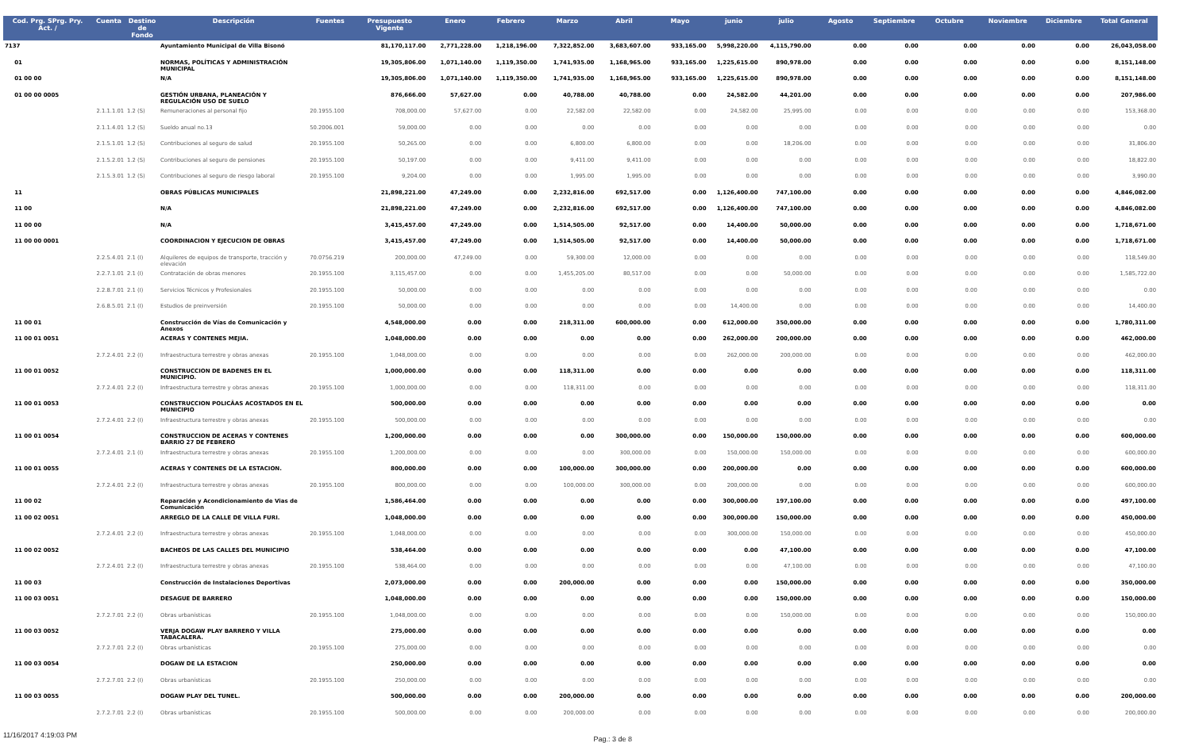| Cod. Prg. SPrg. Pry. Act. / | Cuenta | Destino de Fondo | Descripción | Fuentes | Presupuesto Vigente | Enero | Febrero | Marzo | Abril | Mayo | junio | julio | Agosto | Septiembre | Octubre | Noviembre | Diciembre | Total General |
| --- | --- | --- | --- | --- | --- | --- | --- | --- | --- | --- | --- | --- | --- | --- | --- | --- | --- | --- |
| 7137 | | | Ayuntamiento Municipal de Villa Bisonó | | 81,170,117.00 | 2,771,228.00 | 1,218,196.00 | 7,322,852.00 | 3,683,607.00 | 933,165.00 | 5,998,220.00 | 4,115,790.00 | 0.00 | 0.00 | 0.00 | 0.00 | 0.00 | 26,043,058.00 |
| 01 | | | NORMAS, POLÍTICAS Y ADMINISTRACIÓN MUNICIPAL | | 19,305,806.00 | 1,071,140.00 | 1,119,350.00 | 1,741,935.00 | 1,168,965.00 | 933,165.00 | 1,225,615.00 | 890,978.00 | 0.00 | 0.00 | 0.00 | 0.00 | 0.00 | 8,151,148.00 |
| 01 00 00 | | | N/A | | 19,305,806.00 | 1,071,140.00 | 1,119,350.00 | 1,741,935.00 | 1,168,965.00 | 933,165.00 | 1,225,615.00 | 890,978.00 | 0.00 | 0.00 | 0.00 | 0.00 | 0.00 | 8,151,148.00 |
| 01 00 00 0005 | | | GESTIÓN URBANA, PLANEACIÓN Y REGULACIÓN USO DE SUELO | | 876,666.00 | 57,627.00 | 0.00 | 40,788.00 | 40,788.00 | 0.00 | 24,582.00 | 44,201.00 | 0.00 | 0.00 | 0.00 | 0.00 | 0.00 | 207,986.00 |
| | 2.1.1.1.01 | 1.2 (S) | Remuneraciones al personal fijo | 20.1955.100 | 708,000.00 | 57,627.00 | 0.00 | 22,582.00 | 22,582.00 | 0.00 | 24,582.00 | 25,995.00 | 0.00 | 0.00 | 0.00 | 0.00 | 0.00 | 153,368.00 |
| | 2.1.1.4.01 | 1.2 (S) | Sueldo anual no.13 | 50.2006.001 | 59,000.00 | 0.00 | 0.00 | 0.00 | 0.00 | 0.00 | 0.00 | 0.00 | 0.00 | 0.00 | 0.00 | 0.00 | 0.00 | 0.00 |
| | 2.1.5.1.01 | 1.2 (S) | Contribuciones al seguro de salud | 20.1955.100 | 50,265.00 | 0.00 | 0.00 | 6,800.00 | 6,800.00 | 0.00 | 0.00 | 18,206.00 | 0.00 | 0.00 | 0.00 | 0.00 | 0.00 | 31,806.00 |
| | 2.1.5.2.01 | 1.2 (S) | Contribuciones al seguro de pensiones | 20.1955.100 | 50,197.00 | 0.00 | 0.00 | 9,411.00 | 9,411.00 | 0.00 | 0.00 | 0.00 | 0.00 | 0.00 | 0.00 | 0.00 | 0.00 | 18,822.00 |
| | 2.1.5.3.01 | 1.2 (S) | Contribuciones al seguro de riesgo laboral | 20.1955.100 | 9,204.00 | 0.00 | 0.00 | 1,995.00 | 1,995.00 | 0.00 | 0.00 | 0.00 | 0.00 | 0.00 | 0.00 | 0.00 | 0.00 | 3,990.00 |
| 11 | | | OBRAS PÚBLICAS MUNICIPALES | | 21,898,221.00 | 47,249.00 | 0.00 | 2,232,816.00 | 692,517.00 | 0.00 | 1,126,400.00 | 747,100.00 | 0.00 | 0.00 | 0.00 | 0.00 | 0.00 | 4,846,082.00 |
| 11 00 | | | N/A | | 21,898,221.00 | 47,249.00 | 0.00 | 2,232,816.00 | 692,517.00 | 0.00 | 1,126,400.00 | 747,100.00 | 0.00 | 0.00 | 0.00 | 0.00 | 0.00 | 4,846,082.00 |
| 11 00 00 | | | N/A | | 3,415,457.00 | 47,249.00 | 0.00 | 1,514,505.00 | 92,517.00 | 0.00 | 14,400.00 | 50,000.00 | 0.00 | 0.00 | 0.00 | 0.00 | 0.00 | 1,718,671.00 |
| 11 00 00 0001 | | | COORDINACION Y EJECUCION DE OBRAS | | 3,415,457.00 | 47,249.00 | 0.00 | 1,514,505.00 | 92,517.00 | 0.00 | 14,400.00 | 50,000.00 | 0.00 | 0.00 | 0.00 | 0.00 | 0.00 | 1,718,671.00 |
| | 2.2.5.4.01 | 2.1 (I) | Alquileres de equipos de transporte, tracción y elevación | 70.0756.219 | 200,000.00 | 47,249.00 | 0.00 | 59,300.00 | 12,000.00 | 0.00 | 0.00 | 0.00 | 0.00 | 0.00 | 0.00 | 0.00 | 0.00 | 118,549.00 |
| | 2.2.7.1.01 | 2.1 (I) | Contratación de obras menores | 20.1955.100 | 3,115,457.00 | 0.00 | 0.00 | 1,455,205.00 | 80,517.00 | 0.00 | 0.00 | 50,000.00 | 0.00 | 0.00 | 0.00 | 0.00 | 0.00 | 1,585,722.00 |
| | 2.2.8.7.01 | 2.1 (I) | Servicios Técnicos y Profesionales | 20.1955.100 | 50,000.00 | 0.00 | 0.00 | 0.00 | 0.00 | 0.00 | 0.00 | 0.00 | 0.00 | 0.00 | 0.00 | 0.00 | 0.00 | 0.00 |
| | 2.6.8.5.01 | 2.1 (I) | Estudios de preinversión | 20.1955.100 | 50,000.00 | 0.00 | 0.00 | 0.00 | 0.00 | 0.00 | 14,400.00 | 0.00 | 0.00 | 0.00 | 0.00 | 0.00 | 0.00 | 14,400.00 |
| 11 00 01 | | | Construcción de Vías de Comunicación y Anexos | | 4,548,000.00 | 0.00 | 0.00 | 218,311.00 | 600,000.00 | 0.00 | 612,000.00 | 350,000.00 | 0.00 | 0.00 | 0.00 | 0.00 | 0.00 | 1,780,311.00 |
| 11 00 01 0051 | | | ACERAS Y CONTENES MEJIA. | | 1,048,000.00 | 0.00 | 0.00 | 0.00 | 0.00 | 0.00 | 262,000.00 | 200,000.00 | 0.00 | 0.00 | 0.00 | 0.00 | 0.00 | 462,000.00 |
| | 2.7.2.4.01 | 2.2 (I) | Infraestructura terrestre y obras anexas | 20.1955.100 | 1,048,000.00 | 0.00 | 0.00 | 0.00 | 0.00 | 0.00 | 262,000.00 | 200,000.00 | 0.00 | 0.00 | 0.00 | 0.00 | 0.00 | 462,000.00 |
| 11 00 01 0052 | | | CONSTRUCCION DE BADENES EN EL MUNICIPIO. | | 1,000,000.00 | 0.00 | 0.00 | 118,311.00 | 0.00 | 0.00 | 0.00 | 0.00 | 0.00 | 0.00 | 0.00 | 0.00 | 0.00 | 118,311.00 |
| | 2.7.2.4.01 | 2.2 (I) | Infraestructura terrestre y obras anexas | 20.1955.100 | 1,000,000.00 | 0.00 | 0.00 | 118,311.00 | 0.00 | 0.00 | 0.00 | 0.00 | 0.00 | 0.00 | 0.00 | 0.00 | 0.00 | 118,311.00 |
| 11 00 01 0053 | | | CONSTRUCCION POLICÃAS ACOSTADOS EN EL MUNICIPIO | | 500,000.00 | 0.00 | 0.00 | 0.00 | 0.00 | 0.00 | 0.00 | 0.00 | 0.00 | 0.00 | 0.00 | 0.00 | 0.00 | 0.00 |
| | 2.7.2.4.01 | 2.2 (I) | Infraestructura terrestre y obras anexas | 20.1955.100 | 500,000.00 | 0.00 | 0.00 | 0.00 | 0.00 | 0.00 | 0.00 | 0.00 | 0.00 | 0.00 | 0.00 | 0.00 | 0.00 | 0.00 |
| 11 00 01 0054 | | | CONSTRUCCION DE ACERAS Y CONTENES BARRIO 27 DE FEBRERO | | 1,200,000.00 | 0.00 | 0.00 | 0.00 | 300,000.00 | 0.00 | 150,000.00 | 150,000.00 | 0.00 | 0.00 | 0.00 | 0.00 | 0.00 | 600,000.00 |
| | 2.7.2.4.01 | 2.1 (I) | Infraestructura terrestre y obras anexas | 20.1955.100 | 1,200,000.00 | 0.00 | 0.00 | 0.00 | 300,000.00 | 0.00 | 150,000.00 | 150,000.00 | 0.00 | 0.00 | 0.00 | 0.00 | 0.00 | 600,000.00 |
| 11 00 01 0055 | | | ACERAS Y CONTENES DE LA ESTACION. | | 800,000.00 | 0.00 | 0.00 | 100,000.00 | 300,000.00 | 0.00 | 200,000.00 | 0.00 | 0.00 | 0.00 | 0.00 | 0.00 | 0.00 | 600,000.00 |
| | 2.7.2.4.01 | 2.2 (I) | Infraestructura terrestre y obras anexas | 20.1955.100 | 800,000.00 | 0.00 | 0.00 | 100,000.00 | 300,000.00 | 0.00 | 200,000.00 | 0.00 | 0.00 | 0.00 | 0.00 | 0.00 | 0.00 | 600,000.00 |
| 11 00 02 | | | Reparación y Acondicionamiento de Vias de Comunicación | | 1,586,464.00 | 0.00 | 0.00 | 0.00 | 0.00 | 0.00 | 300,000.00 | 197,100.00 | 0.00 | 0.00 | 0.00 | 0.00 | 0.00 | 497,100.00 |
| 11 00 02 0051 | | | ARREGLO DE LA CALLE DE VILLA FURI. | | 1,048,000.00 | 0.00 | 0.00 | 0.00 | 0.00 | 0.00 | 300,000.00 | 150,000.00 | 0.00 | 0.00 | 0.00 | 0.00 | 0.00 | 450,000.00 |
| | 2.7.2.4.01 | 2.2 (I) | Infraestructura terrestre y obras anexas | 20.1955.100 | 1,048,000.00 | 0.00 | 0.00 | 0.00 | 0.00 | 0.00 | 300,000.00 | 150,000.00 | 0.00 | 0.00 | 0.00 | 0.00 | 0.00 | 450,000.00 |
| 11 00 02 0052 | | | BACHEOS DE LAS CALLES DEL MUNICIPIO | | 538,464.00 | 0.00 | 0.00 | 0.00 | 0.00 | 0.00 | 0.00 | 47,100.00 | 0.00 | 0.00 | 0.00 | 0.00 | 0.00 | 47,100.00 |
| | 2.7.2.4.01 | 2.2 (I) | Infraestructura terrestre y obras anexas | 20.1955.100 | 538,464.00 | 0.00 | 0.00 | 0.00 | 0.00 | 0.00 | 0.00 | 47,100.00 | 0.00 | 0.00 | 0.00 | 0.00 | 0.00 | 47,100.00 |
| 11 00 03 | | | Construcción de Instalaciones Deportivas | | 2,073,000.00 | 0.00 | 0.00 | 200,000.00 | 0.00 | 0.00 | 0.00 | 150,000.00 | 0.00 | 0.00 | 0.00 | 0.00 | 0.00 | 350,000.00 |
| 11 00 03 0051 | | | DESAGUE DE BARRERO | | 1,048,000.00 | 0.00 | 0.00 | 0.00 | 0.00 | 0.00 | 0.00 | 150,000.00 | 0.00 | 0.00 | 0.00 | 0.00 | 0.00 | 150,000.00 |
| | 2.7.2.7.01 | 2.2 (I) | Obras urbanísticas | 20.1955.100 | 1,048,000.00 | 0.00 | 0.00 | 0.00 | 0.00 | 0.00 | 0.00 | 150,000.00 | 0.00 | 0.00 | 0.00 | 0.00 | 0.00 | 150,000.00 |
| 11 00 03 0052 | | | VERJA DOGAW PLAY BARRERO Y VILLA TABACALERA. | | 275,000.00 | 0.00 | 0.00 | 0.00 | 0.00 | 0.00 | 0.00 | 0.00 | 0.00 | 0.00 | 0.00 | 0.00 | 0.00 | 0.00 |
| | 2.7.2.7.01 | 2.2 (I) | Obras urbanísticas | 20.1955.100 | 275,000.00 | 0.00 | 0.00 | 0.00 | 0.00 | 0.00 | 0.00 | 0.00 | 0.00 | 0.00 | 0.00 | 0.00 | 0.00 | 0.00 |
| 11 00 03 0054 | | | DOGAW DE LA ESTACION | | 250,000.00 | 0.00 | 0.00 | 0.00 | 0.00 | 0.00 | 0.00 | 0.00 | 0.00 | 0.00 | 0.00 | 0.00 | 0.00 | 0.00 |
| | 2.7.2.7.01 | 2.2 (I) | Obras urbanísticas | 20.1955.100 | 250,000.00 | 0.00 | 0.00 | 0.00 | 0.00 | 0.00 | 0.00 | 0.00 | 0.00 | 0.00 | 0.00 | 0.00 | 0.00 | 0.00 |
| 11 00 03 0055 | | | DOGAW PLAY DEL TUNEL. | | 500,000.00 | 0.00 | 0.00 | 200,000.00 | 0.00 | 0.00 | 0.00 | 0.00 | 0.00 | 0.00 | 0.00 | 0.00 | 0.00 | 200,000.00 |
| | 2.7.2.7.01 | 2.2 (I) | Obras urbanísticas | 20.1955.100 | 500,000.00 | 0.00 | 0.00 | 200,000.00 | 0.00 | 0.00 | 0.00 | 0.00 | 0.00 | 0.00 | 0.00 | 0.00 | 0.00 | 200,000.00 |
11/16/2017 4:19:03 PM Pag.: 3 de 8